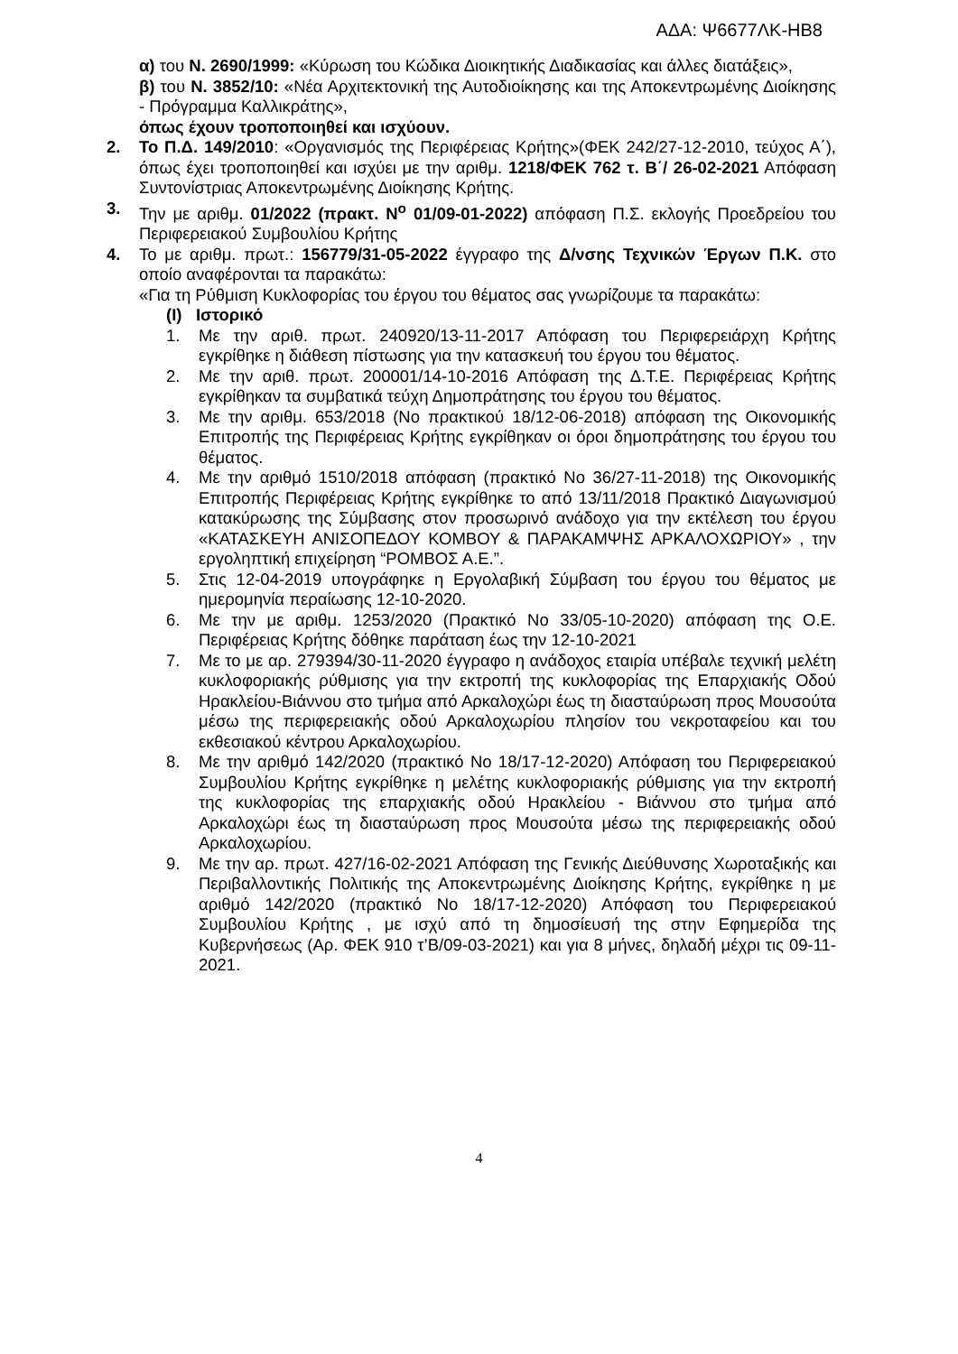ΑΔΑ: Ψ6677ΛΚ-ΗΒ8
α) του Ν. 2690/1999: «Κύρωση του Κώδικα Διοικητικής Διαδικασίας και άλλες διατάξεις»,
β) του Ν. 3852/10: «Νέα Αρχιτεκτονική της Αυτοδιοίκησης και της Αποκεντρωμένης Διοίκησης - Πρόγραμμα Καλλικράτης»,
όπως έχουν τροποποιηθεί και ισχύουν.
2. Το Π.Δ. 149/2010: «Οργανισμός της Περιφέρειας Κρήτης»(ΦΕΚ 242/27-12-2010, τεύχος Α΄), όπως έχει τροποποιηθεί και ισχύει με την αριθμ. 1218/ΦΕΚ 762 τ. Β΄/ 26-02-2021 Απόφαση Συντονίστριας Αποκεντρωμένης Διοίκησης Κρήτης.
3. Την με αριθμ. 01/2022 (πρακτ. N<sup>o</sup> 01/09-01-2022) απόφαση Π.Σ. εκλογής Προεδρείου του Περιφερειακού Συμβουλίου Κρήτης
4. Το με αριθμ. πρωτ.: 156779/31-05-2022 έγγραφο της Δ/νσης Τεχνικών Έργων Π.Κ. στο οποίο αναφέρονται τα παρακάτω:
«Για τη Ρύθμιση Κυκλοφορίας του έργου του θέματος σας γνωρίζουμε τα παρακάτω:
(I) Ιστορικό
1. Με την αριθ. πρωτ. 240920/13-11-2017 Απόφαση του Περιφερειάρχη Κρήτης εγκρίθηκε η διάθεση πίστωσης για την κατασκευή του έργου του θέματος.
2. Με την αριθ. πρωτ. 200001/14-10-2016 Απόφαση της Δ.Τ.Ε. Περιφέρειας Κρήτης εγκρίθηκαν τα συμβατικά τεύχη Δημοπράτησης του έργου του θέματος.
3. Με την αριθμ. 653/2018 (Νο πρακτικού 18/12-06-2018) απόφαση της Οικονομικής Επιτροπής της Περιφέρειας Κρήτης εγκρίθηκαν οι όροι δημοπράτησης του έργου του θέματος.
4. Με την αριθμό 1510/2018 απόφαση (πρακτικό Νο 36/27-11-2018) της Οικονομικής Επιτροπής Περιφέρειας Κρήτης εγκρίθηκε το από 13/11/2018 Πρακτικό Διαγωνισμού κατακύρωσης της Σύμβασης στον προσωρινό ανάδοχο για την εκτέλεση του έργου «ΚΑΤΑΣΚΕΥΗ ΑΝΙΣΟΠΕΔΟΥ ΚΟΜΒΟΥ & ΠΑΡΑΚΑΜΨΗΣ ΑΡΚΑΛΟΧΩΡΙΟΥ» , την εργοληπτική επιχείρηση “ΡΟΜΒΟΣ Α.Ε.”.
5. Στις 12-04-2019 υπογράφηκε η Εργολαβική Σύμβαση του έργου του θέματος με ημερομηνία περαίωσης 12-10-2020.
6. Με την με αριθμ. 1253/2020 (Πρακτικό Νο 33/05-10-2020) απόφαση της Ο.Ε. Περιφέρειας Κρήτης δόθηκε παράταση έως την 12-10-2021
7. Με το με αρ. 279394/30-11-2020 έγγραφο η ανάδοχος εταιρία υπέβαλε τεχνική μελέτη κυκλοφοριακής ρύθμισης για την εκτροπή της κυκλοφορίας της Επαρχιακής Οδού Ηρακλείου-Βιάννου στο τμήμα από Αρκαλοχώρι έως τη διασταύρωση προς Μουσούτα μέσω της περιφερειακής οδού Αρκαλοχωρίου πλησίον του νεκροταφείου και του εκθεσιακού κέντρου Αρκαλοχωρίου.
8. Με την αριθμό 142/2020 (πρακτικό Νο 18/17-12-2020) Απόφαση του Περιφερειακού Συμβουλίου Κρήτης εγκρίθηκε η μελέτης κυκλοφοριακής ρύθμισης για την εκτροπή της κυκλοφορίας της επαρχιακής οδού Ηρακλείου - Βιάννου στο τμήμα από Αρκαλοχώρι έως τη διασταύρωση προς Μουσούτα μέσω της περιφερειακής οδού Αρκαλοχωρίου.
9. Με την αρ. πρωτ. 427/16-02-2021 Απόφαση της Γενικής Διεύθυνσης Χωροταξικής και Περιβαλλοντικής Πολιτικής της Αποκεντρωμένης Διοίκησης Κρήτης, εγκρίθηκε η με αριθμό 142/2020 (πρακτικό Νο 18/17-12-2020) Απόφαση του Περιφερειακού Συμβουλίου Κρήτης , με ισχύ από τη δημοσίευσή της στην Εφημερίδα της Κυβερνήσεως (Αρ. ΦΕΚ 910 τ’Β/09-03-2021) και για 8 μήνες, δηλαδή μέχρι τις 09-11-2021.
4